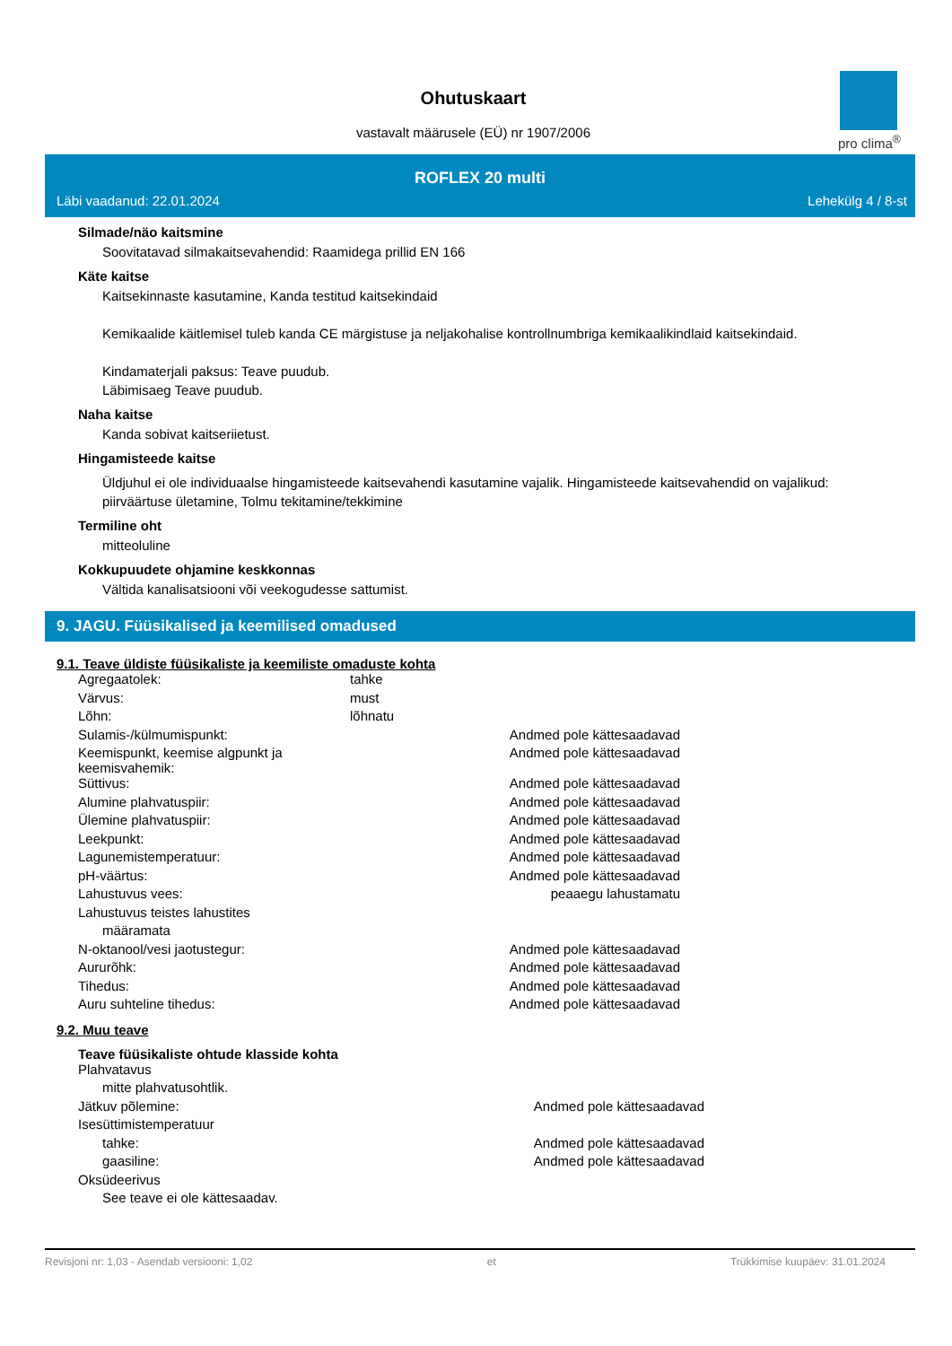Ohutuskaart
vastavalt määrusele (EÜ) nr 1907/2006
pro clima<sup>®</sup>
ROFLEX 20 multi
Läbi vaadanud: 22.01.2024 Lehekülg 4 / 8-st
Silmade/näo kaitsmine
Soovitatavad silmakaitsevahendid: Raamidega prillid EN 166
Käte kaitse
Kaitsekinnaste kasutamine, Kanda testitud kaitsekindaid
Kemikaalide käitlemisel tuleb kanda CE märgistuse ja neljakohalise kontrollnumbriga kemikaalikindlaid kaitsekindaid.
Kindamaterjali paksus: Teave puudub.
Läbimisaeg Teave puudub.
Naha kaitse
Kanda sobivat kaitseriietust.
Hingamisteede kaitse
Üldjuhul ei ole individuaalse hingamisteede kaitsevahendi kasutamine vajalik. Hingamisteede kaitsevahendid on vajalikud: piirväärtuse ületamine, Tolmu tekitamine/tekkimine
Termiline oht
mitteoluline
Kokkupuudete ohjamine keskkonnas
Vältida kanalisatsiooni või veekogudesse sattumist.
9. JAGU. Füüsikalised ja keemilised omadused
9.1. Teave üldiste füüsikaliste ja keemiliste omaduste kohta
| Agregaatolek: | tahke | |
| Värvus: | must | |
| Lõhn: | lõhnatu | |
| Sulamis-/külmumispunkt: | | Andmed pole kättesaadavad |
| Keemispunkt, keemise algpunkt ja keemisvahemik: | | Andmed pole kättesaadavad |
| Süttivus: | | Andmed pole kättesaadavad |
| Alumine plahvatuspiir: | | Andmed pole kättesaadavad |
| Ülemine plahvatuspiir: | | Andmed pole kättesaadavad |
| Leekpunkt: | | Andmed pole kättesaadavad |
| Lagunemistemperatuur: | | Andmed pole kättesaadavad |
| pH-väärtus: | | Andmed pole kättesaadavad |
| Lahustuvus vees: | | peaaegu lahustamatu |
| Lahustuvus teistes lahustites | | |
| määramata | | |
| N-oktanool/vesi jaotustegur: | | Andmed pole kättesaadavad |
| Aururõhk: | | Andmed pole kättesaadavad |
| Tihedus: | | Andmed pole kättesaadavad |
| Auru suhteline tihedus: | | Andmed pole kättesaadavad |
9.2. Muu teave
Teave füüsikaliste ohtude klasside kohta
| Plahvatavus | | |
| mitte plahvatusohtlik. | | |
| Jätkuv põlemine: | | Andmed pole kättesaadavad |
| Isesüttimistemperatuur | | |
| tahke: | | Andmed pole kättesaadavad |
| gaasiline: | | Andmed pole kättesaadavad |
| Oksüdeerivus | | |
| See teave ei ole kättesaadav. | | |
Revisjoni nr: 1,03 - Asendab versiooni: 1,02 et Trükkimise kuupäev: 31.01.2024